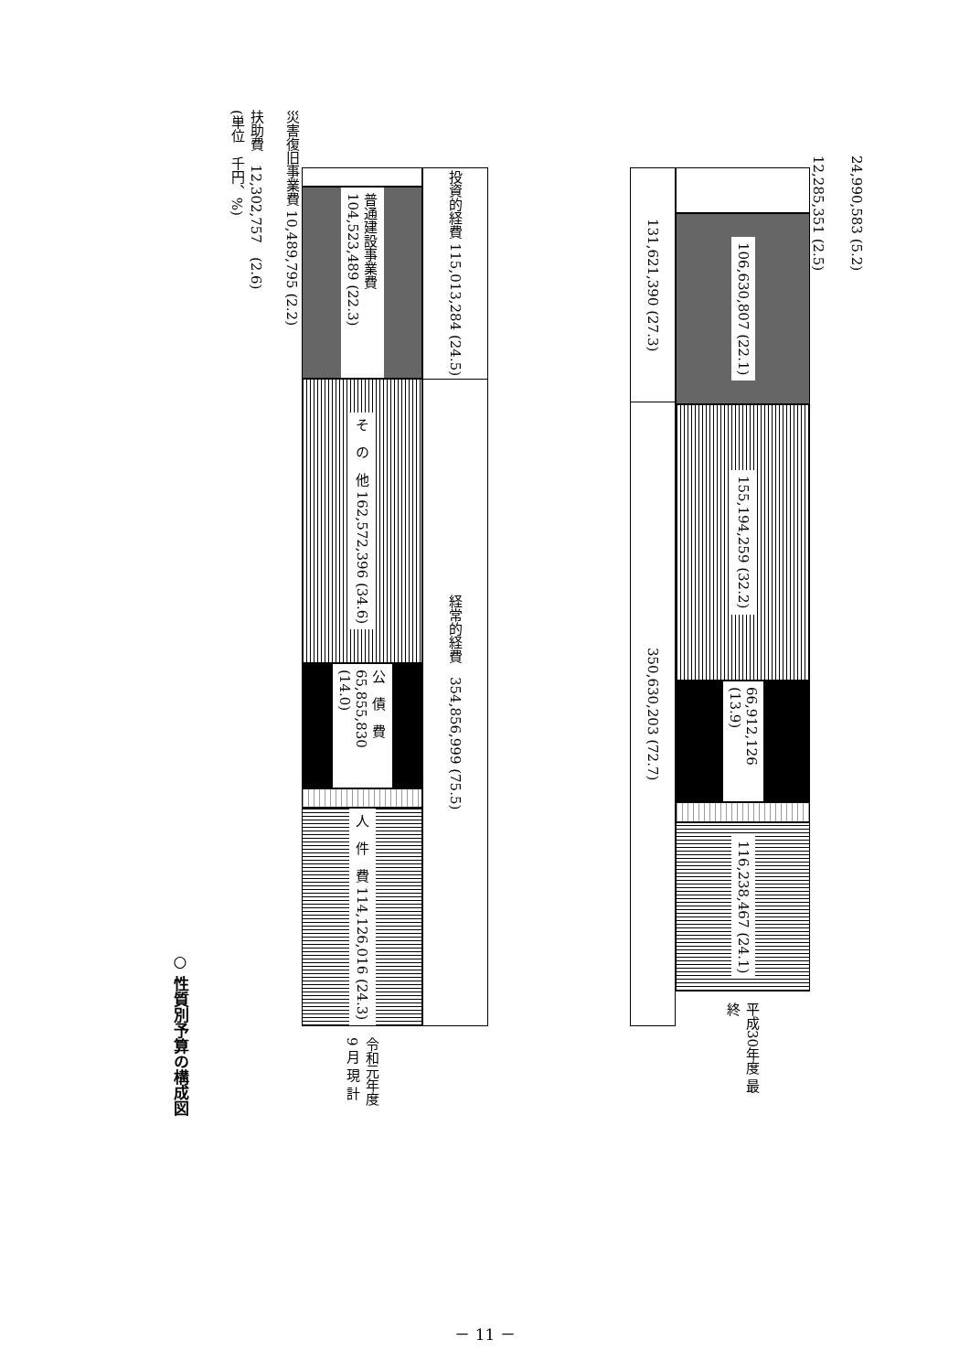○ 性質別予算の構成図
(単位　千円、%)
災害復旧事業費 10,489,795 (2.2)
扶助費　12,302,757　(2.6)
普通建設事業費 104,523,489 (22.3)
そ　の　他 162,572,396 (34.6)
公　債　費 65,855,830 (14.0)
人　件　費 114,126,016 (24.3)
令和元年度 9 月 現 計
投資的経費 115,013,284 (24.5)
経常的経費　354,856,999 (75.5)
131,621,390 (27.3)
350,630,203 (72.7)
106,630,807 (22.1)
155,194,259 (32.2)
66,912,126 (13.9)
116,238,467 (24.1)
平成30年度 最　終
24,990,583 (5.2)
12,285,351 (2.5)
－ 11 －